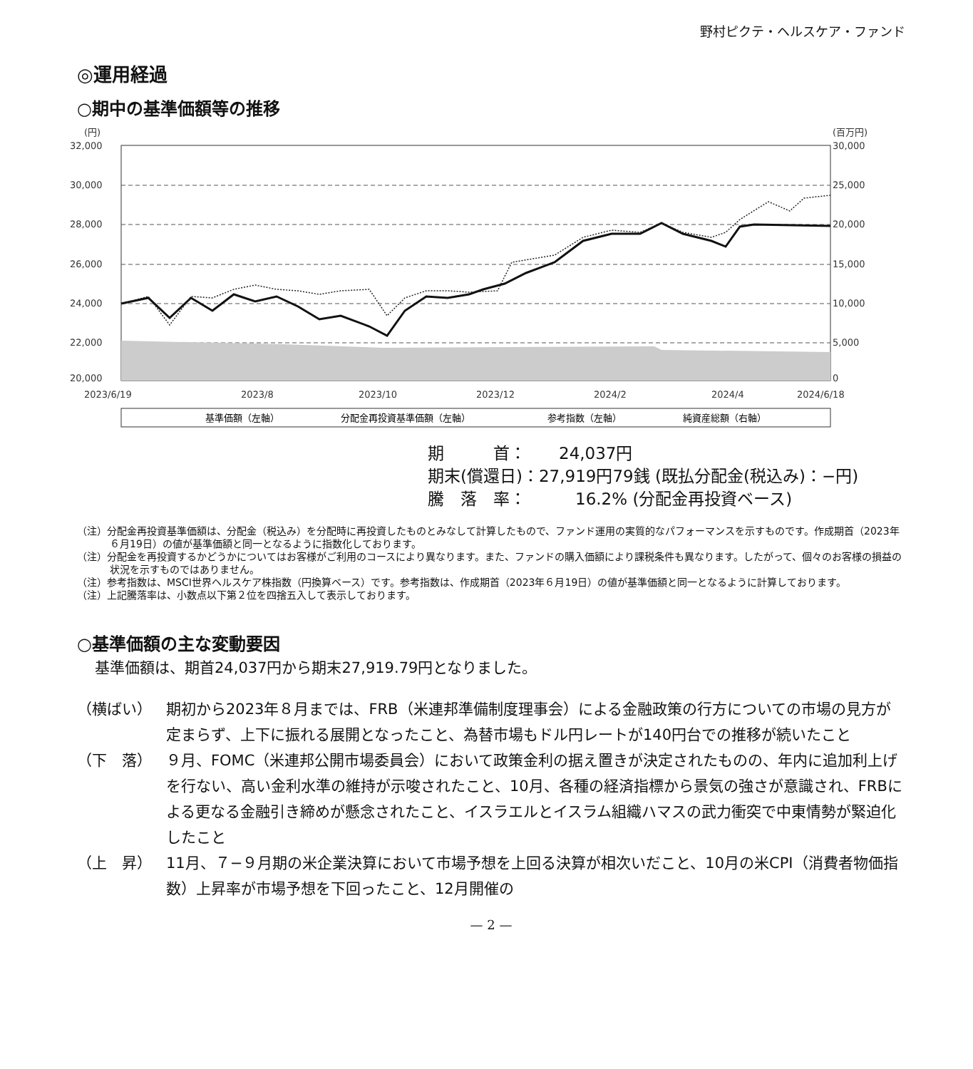野村ピクテ・ヘルスケア・ファンド
◎運用経過
○期中の基準価額等の推移
(円)
(百万円)
32,000
30,000
28,000
26,000
24,000
22,000
20,000
30,000
25,000
20,000
15,000
10,000
5,000
0
2023/6/19
2023/8
2023/10
2023/12
2024/2
2024/4
2024/6/18
基準価額（左軸）
分配金再投資基準価額（左軸）
参考指数（左軸）
純資産総額（右軸）
期　　　首：　　24,037円
期末(償還日)：27,919円79銭 (既払分配金(税込み)：−円)
騰　落　率：　　　16.2% (分配金再投資ベース)
（注）分配金再投資基準価額は、分配金（税込み）を分配時に再投資したものとみなして計算したもので、ファンド運用の実質的なパフォーマンスを示すものです。作成期首（2023年６月19日）の値が基準価額と同一となるように指数化しております。
（注）分配金を再投資するかどうかについてはお客様がご利用のコースにより異なります。また、ファンドの購入価額により課税条件も異なります。したがって、個々のお客様の損益の状況を示すものではありません。
（注）参考指数は、MSCI世界ヘルスケア株指数（円換算ベース）です。参考指数は、作成期首（2023年６月19日）の値が基準価額と同一となるように計算しております。
（注）上記騰落率は、小数点以下第２位を四捨五入して表示しております。
○基準価額の主な変動要因
基準価額は、期首24,037円から期末27,919.79円となりました。
（横ばい） 期初から2023年８月までは、FRB（米連邦準備制度理事会）による金融政策の行方についての市場の見方が定まらず、上下に振れる展開となったこと、為替市場もドル円レートが140円台での推移が続いたこと
（下　落） ９月、FOMC（米連邦公開市場委員会）において政策金利の据え置きが決定されたものの、年内に追加利上げを行ない、高い金利水準の維持が示唆されたこと、10月、各種の経済指標から景気の強さが意識され、FRBによる更なる金融引き締めが懸念されたこと、イスラエルとイスラム組織ハマスの武力衝突で中東情勢が緊迫化したこと
（上　昇） 11月、７−９月期の米企業決算において市場予想を上回る決算が相次いだこと、10月の米CPI（消費者物価指数）上昇率が市場予想を下回ったこと、12月開催の
— 2 —